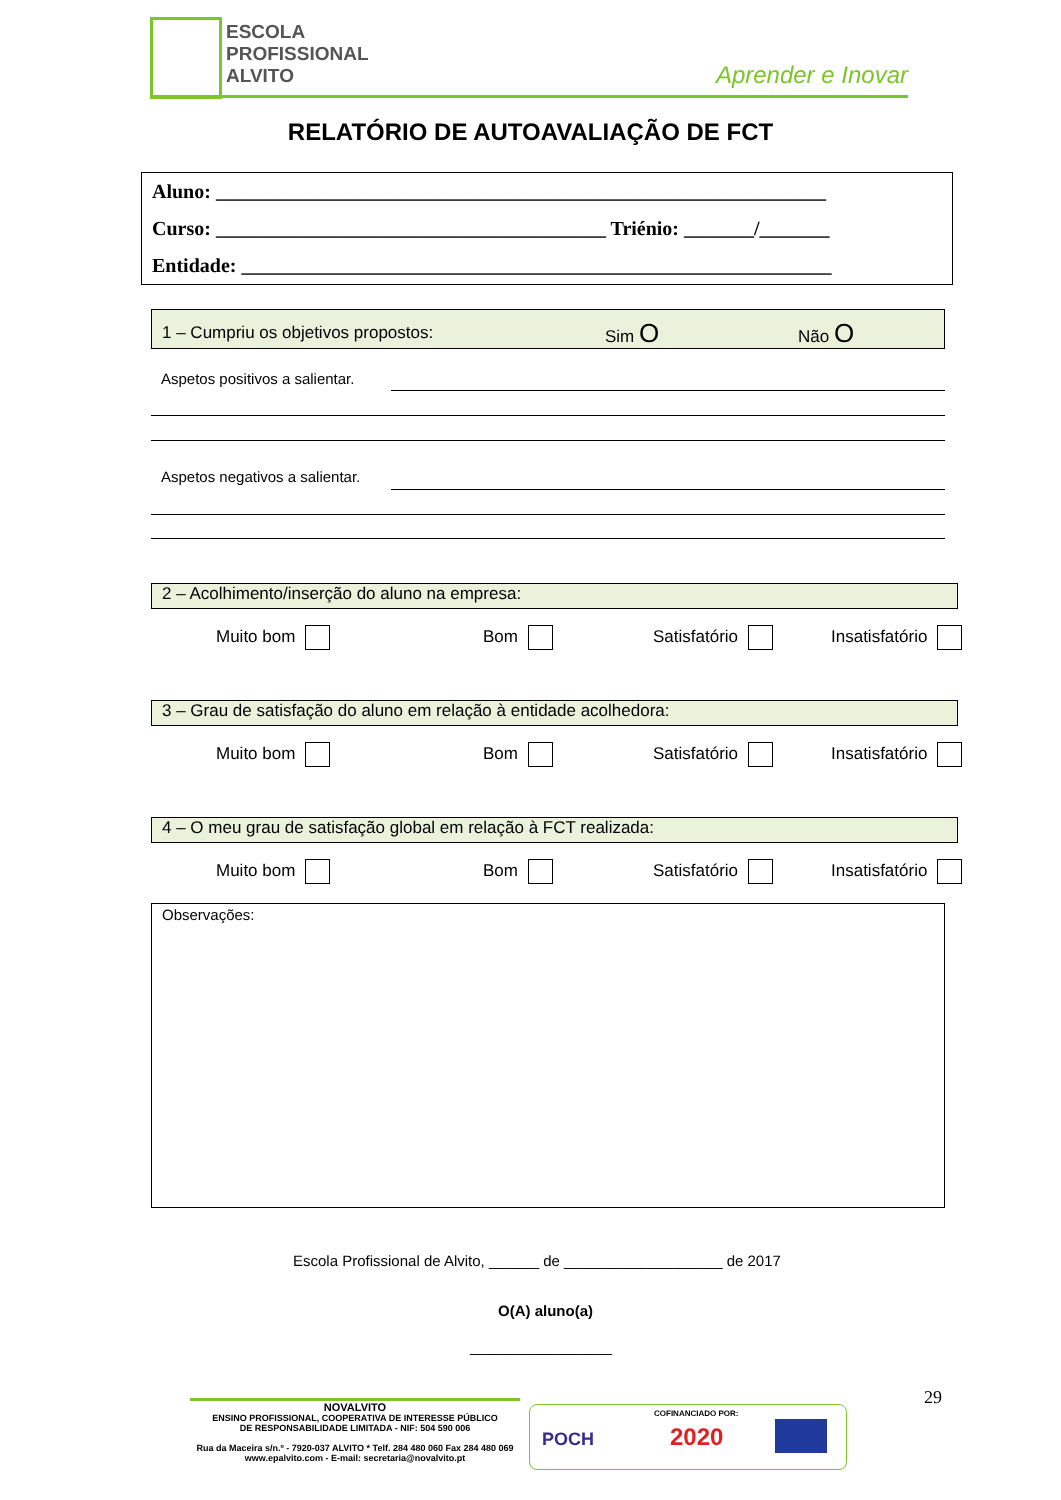ESCOLA
PROFISSIONAL
ALVITO
Aprender e Inovar
RELATÓRIO DE AUTOAVALIAÇÃO DE FCT
Aluno: _____________________________________________________________
Curso: _______________________________________ Triénio: _______/_______
Entidade: ___________________________________________________________
1 – Cumpriu os objetivos propostos: Sim O Não O
Aspetos positivos a salientar.
Aspetos negativos a salientar.
2 – Acolhimento/inserção do aluno na empresa:
Muito bom Bom Satisfatório Insatisfatório
3 – Grau de satisfação do aluno em relação à entidade acolhedora:
Muito bom Bom Satisfatório Insatisfatório
4 – O meu grau de satisfação global em relação à FCT realizada:
Muito bom Bom Satisfatório Insatisfatório
Observações:
Escola Profissional de Alvito, ______ de ___________________ de 2017
O(A) aluno(a)
_________________
29
NOVALVITO
ENSINO PROFISSIONAL, COOPERATIVA DE INTERESSE PÚBLICO
DE RESPONSABILIDADE LIMITADA - NIF: 504 590 006
Rua da Maceira s/n.º - 7920-037 ALVITO * Telf. 284 480 060 Fax 284 480 069
www.epalvito.com - E-mail: secretaria@novalvito.pt
COFINANCIADO POR:
POCH 2020